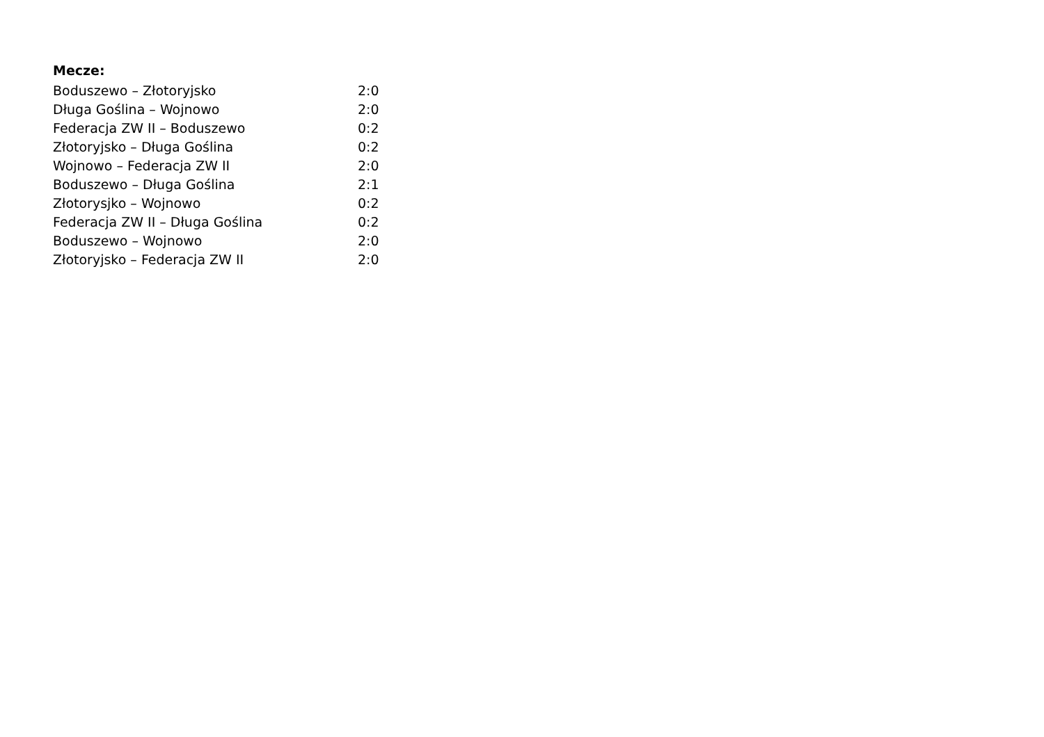Mecze:
| Boduszewo – Złotoryjsko | 2:0 |
| Długa Goślina – Wojnowo | 2:0 |
| Federacja ZW II – Boduszewo | 0:2 |
| Złotoryjsko – Długa Goślina | 0:2 |
| Wojnowo – Federacja ZW II | 2:0 |
| Boduszewo – Długa Goślina | 2:1 |
| Złotorysjko – Wojnowo | 0:2 |
| Federacja ZW II – Długa Goślina | 0:2 |
| Boduszewo – Wojnowo | 2:0 |
| Złotoryjsko – Federacja ZW II | 2:0 |